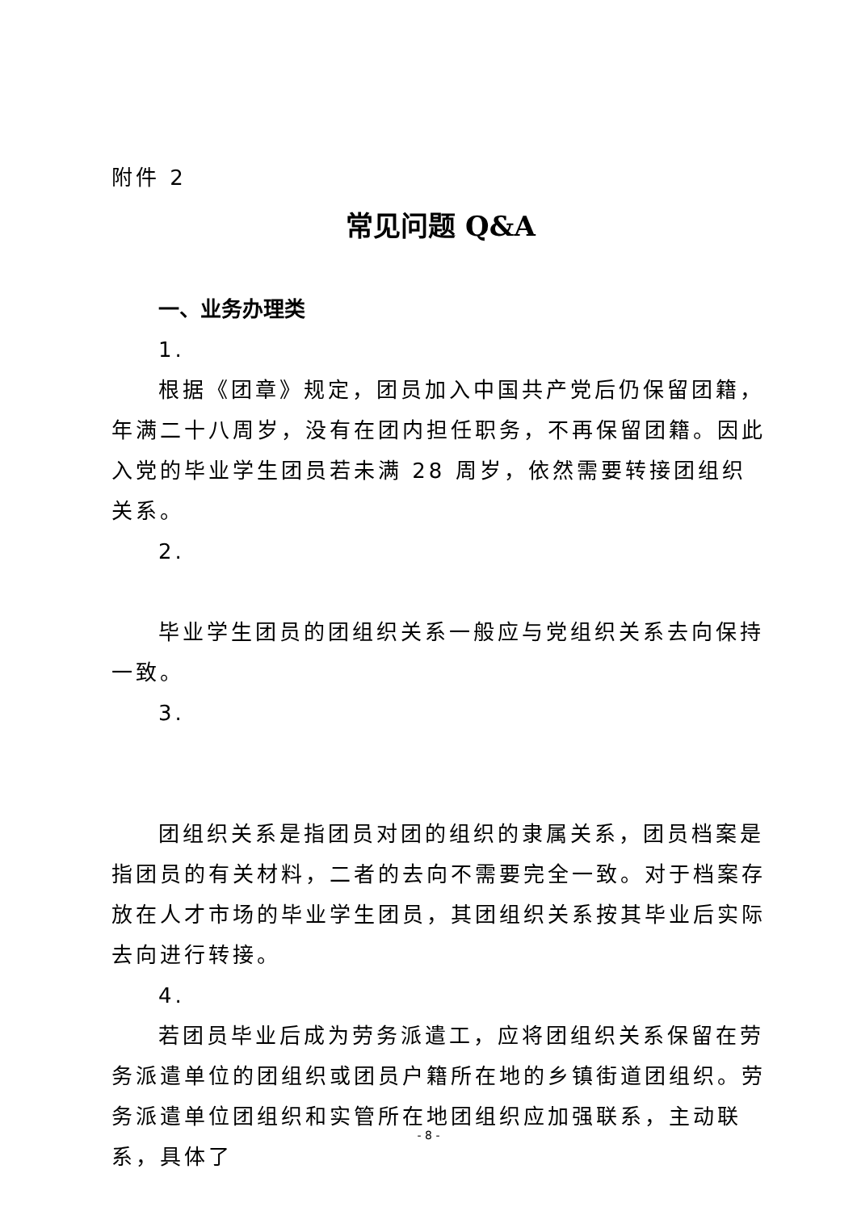附件 2
常见问题 Q&A
一、业务办理类
1.
根据《团章》规定，团员加入中国共产党后仍保留团籍，年满二十八周岁，没有在团内担任职务，不再保留团籍。因此入党的毕业学生团员若未满 28 周岁，依然需要转接团组织关系。
2.
毕业学生团员的团组织关系一般应与党组织关系去向保持一致。
3.
团组织关系是指团员对团的组织的隶属关系，团员档案是指团员的有关材料，二者的去向不需要完全一致。对于档案存放在人才市场的毕业学生团员，其团组织关系按其毕业后实际去向进行转接。
4.
若团员毕业后成为劳务派遣工，应将团组织关系保留在劳务派遣单位的团组织或团员户籍所在地的乡镇街道团组织。劳务派遣单位团组织和实管所在地团组织应加强联系，主动联系，具体了
- 8 -